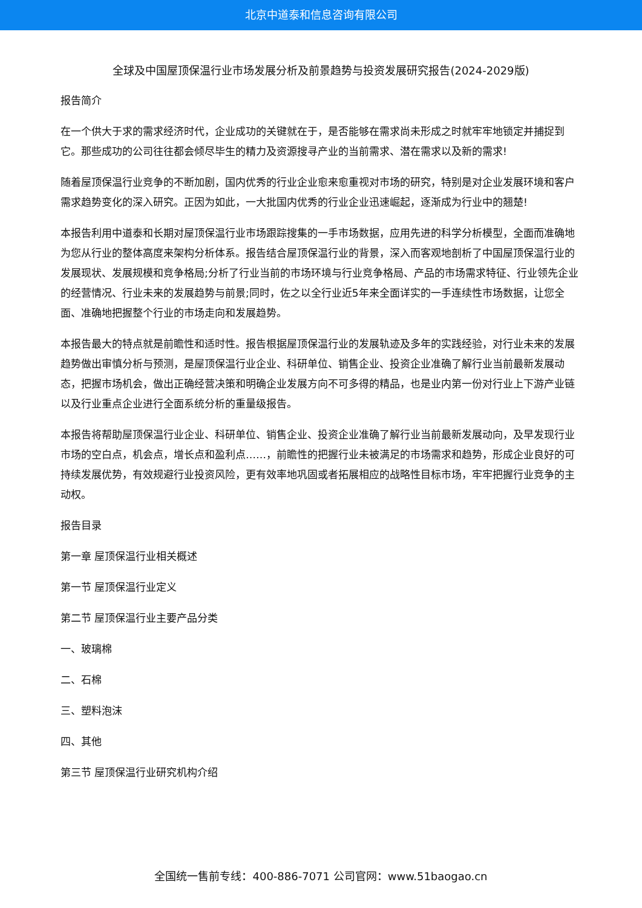北京中道泰和信息咨询有限公司
全球及中国屋顶保温行业市场发展分析及前景趋势与投资发展研究报告(2024-2029版)
报告简介
在一个供大于求的需求经济时代，企业成功的关键就在于，是否能够在需求尚未形成之时就牢牢地锁定并捕捉到它。那些成功的公司往往都会倾尽毕生的精力及资源搜寻产业的当前需求、潜在需求以及新的需求!
随着屋顶保温行业竞争的不断加剧，国内优秀的行业企业愈来愈重视对市场的研究，特别是对企业发展环境和客户需求趋势变化的深入研究。正因为如此，一大批国内优秀的行业企业迅速崛起，逐渐成为行业中的翘楚!
本报告利用中道泰和长期对屋顶保温行业市场跟踪搜集的一手市场数据，应用先进的科学分析模型，全面而准确地为您从行业的整体高度来架构分析体系。报告结合屋顶保温行业的背景，深入而客观地剖析了中国屋顶保温行业的发展现状、发展规模和竞争格局;分析了行业当前的市场环境与行业竞争格局、产品的市场需求特征、行业领先企业的经营情况、行业未来的发展趋势与前景;同时，佐之以全行业近5年来全面详实的一手连续性市场数据，让您全面、准确地把握整个行业的市场走向和发展趋势。
本报告最大的特点就是前瞻性和适时性。报告根据屋顶保温行业的发展轨迹及多年的实践经验，对行业未来的发展趋势做出审慎分析与预测，是屋顶保温行业企业、科研单位、销售企业、投资企业准确了解行业当前最新发展动态，把握市场机会，做出正确经营决策和明确企业发展方向不可多得的精品，也是业内第一份对行业上下游产业链以及行业重点企业进行全面系统分析的重量级报告。
本报告将帮助屋顶保温行业企业、科研单位、销售企业、投资企业准确了解行业当前最新发展动向，及早发现行业市场的空白点，机会点，增长点和盈利点……，前瞻性的把握行业未被满足的市场需求和趋势，形成企业良好的可持续发展优势，有效规避行业投资风险，更有效率地巩固或者拓展相应的战略性目标市场，牢牢把握行业竞争的主动权。
报告目录
第一章 屋顶保温行业相关概述
第一节 屋顶保温行业定义
第二节 屋顶保温行业主要产品分类
一、玻璃棉
二、石棉
三、塑料泡沫
四、其他
第三节 屋顶保温行业研究机构介绍
全国统一售前专线：400-886-7071 公司官网：www.51baogao.cn